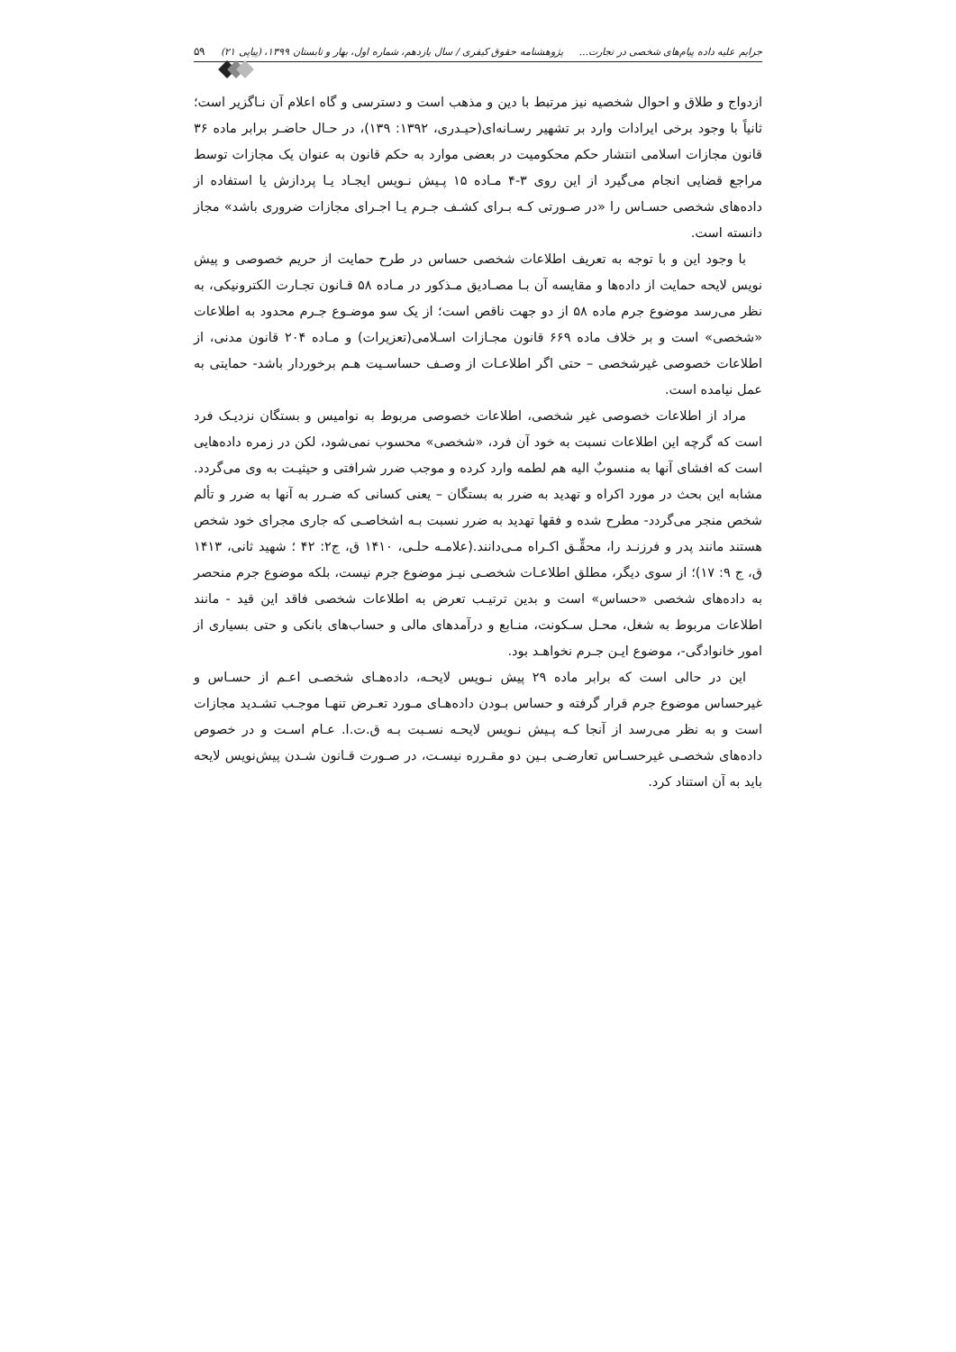جرایم علیه داده پیام‌های شخصی در تجارت... پژوهشنامه حقوق کیفری / سال یازدهم، شماره اول، بهار و تابستان ۱۳۹۹، (پیاپی ۲۱) ۵۹
ازدواج و طلاق و احوال شخصیه نیز مرتبط با دین و مذهب است و دسترسی و گاه اعلام آن نـاگزیر است؛ ثانیاً با وجود برخی ایرادات وارد بر تشهیر رسـانه‌ای(حیـدری، ۱۳۹۲: ۱۳۹)، در حـال حاضـر برابر ماده ۳۶ قانون مجازات اسلامی انتشار حکم محکومیت در بعضی موارد به حکم قانون به عنوان یک مجازات توسط مراجع قضایی انجام می‌گیرد از این روی ۳-۴ مـاده ۱۵ پـیش نـویس ایجـاد یـا پردازش یا استفاده از داده‌های شخصی حسـاس را «در صـورتی کـه بـرای کشـف جـرم یـا اجـرای مجازات ضروری باشد» مجاز دانسته است.
با وجود این و با توجه به تعریف اطلاعات شخصی حساس در طرح حمایت از حریم خصوصی و پیش نویس لایحه حمایت از داده‌ها و مقایسه آن بـا مصـادیق مـذکور در مـاده ۵۸ قـانون تجـارت الکترونیکی، به نظر می‌رسد موضوع جرم ماده ۵۸ از دو جهت ناقص است؛ از یک سو موضـوع جـرم محدود به اطلاعات «شخصی» است و بر خلاف ماده ۶۶۹ قانون مجـازات اسـلامی(تعزیرات) و مـاده ۲۰۴ قانون مدنی، از اطلاعات خصوصی غیرشخصی – حتی اگر اطلاعـات از وصـف حساسـیت هـم برخوردار باشد- حمایتی به عمل نیامده است.
مراد از اطلاعات خصوصی غیر شخصی، اطلاعات خصوصی مربوط به نوامیس و بستگان نزدیـک فرد است که گرچه این اطلاعات نسبت به خود آن فرد، «شخصی» محسوب نمی‌شود، لکن در زمره داده‌هایی است که افشای آنها به منسوبٌ الیه هم لطمه وارد کرده و موجب ضرر شرافتی و حیثیـت به وی می‌گردد. مشابه این بحث در مورد اکراه و تهدید به ضرر به بستگان – یعنی کسانی که ضـرر به آنها به ضرر و تألم شخص منجر می‌گردد- مطرح شده و فقها تهدید به ضرر نسبت بـه اشخاصـی که جاری مجرای خود شخص هستند مانند پدر و فرزنـد را، محقِّـق اکـراه مـی‌دانند.(علامـه حلـی، ۱۴۱۰ ق، ج۲: ۴۲ ؛ شهید ثانی، ۱۴۱۳ ق، ج ۹: ۱۷)؛ از سوی دیگر، مطلق اطلاعـات شخصـی نیـز موضوع جرم نیست، بلکه موضوع جرم منحصر به داده‌های شخصی «حساس» است و بدین ترتیـب تعرض به اطلاعات شخصی فاقد این قید - مانند اطلاعات مربوط به شغل، محـل سـکونت، منـابع و درآمدهای مالی و حساب‌های بانکی و حتی بسیاری از امور خانوادگی-، موضوع ایـن جـرم نخواهـد بود.
این در حالی است که برابر ماده ۲۹ پیش نـویس لایحـه، داده‌هـای شخصـی اعـم از حسـاس و غیرحساس موضوع جرم قرار گرفته و حساس بـودن داده‌هـای مـورد تعـرض تنهـا موجـب تشـدید مجازات است و به نظر می‌رسد از آنجا کـه پـیش نـویس لایحـه نسـبت بـه ق.ت.ا. عـام اسـت و در خصوص داده‌های شخصـی غیرحسـاس تعارضـی بـین دو مقـرره نیسـت، در صـورت قـانون شـدن پیش‌نویس لایحه باید به آن استناد کرد.